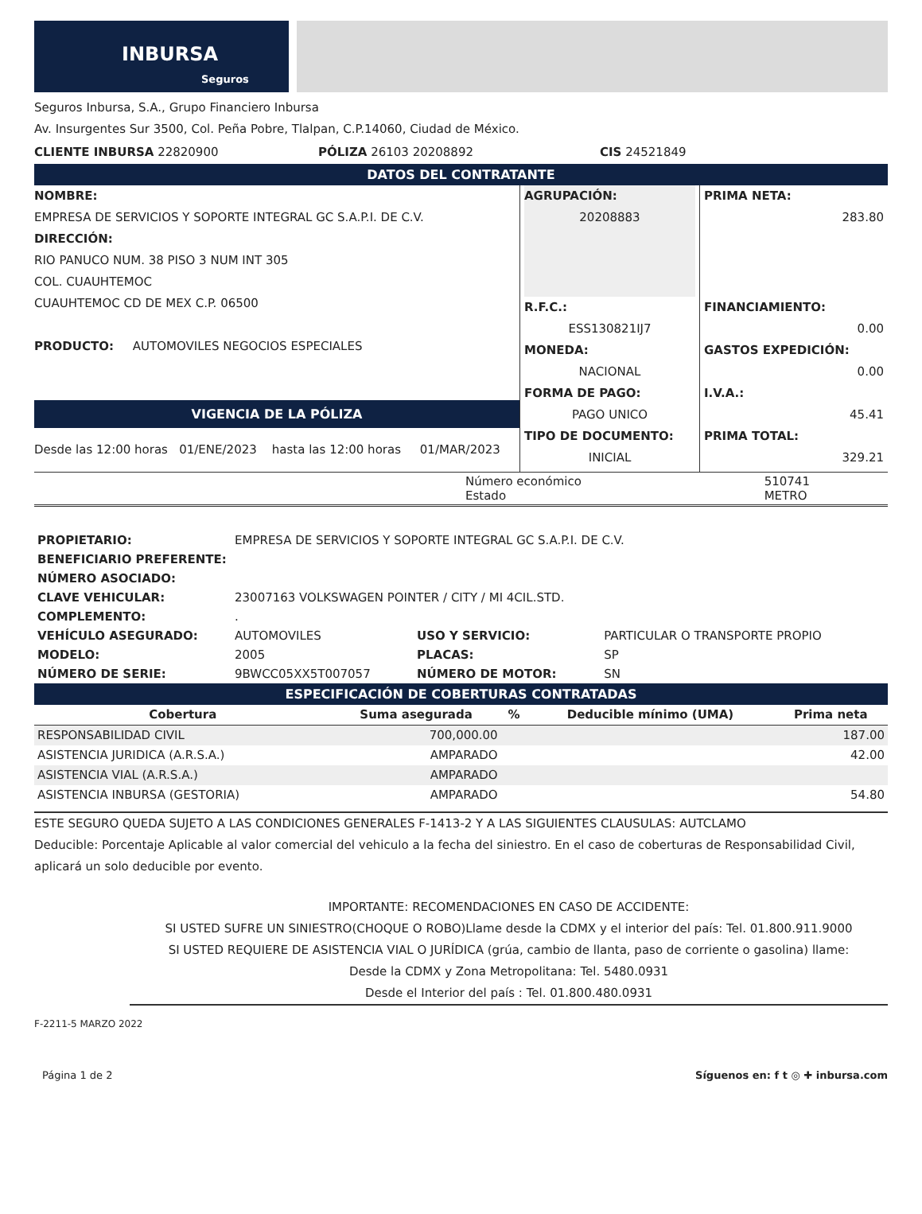INBURSA
Seguros
Seguros Inbursa, S.A., Grupo Financiero Inbursa
Av. Insurgentes Sur 3500, Col. Peña Pobre, Tlalpan, C.P.14060, Ciudad de México.
CLIENTE INBURSA 22820900 PÓLIZA 26103 20208892 CIS 24521849
DATOS DEL CONTRATANTE
| NOMBRE: EMPRESA DE SERVICIOS Y SOPORTE INTEGRAL GC S.A.P.I. DE C.V. DIRECCIÓN: RIO PANUCO NUM. 38 PISO 3 NUM INT 305 COL. CUAUHTEMOC CUAUHTEMOC CD DE MEX C.P. 06500 PRODUCTO: AUTOMOVILES NEGOCIOS ESPECIALES VIGENCIA DE LA PÓLIZA Desde las 12:00 horas 01/ENE/2023 hasta las 12:00 horas 01/MAR/2023 | AGRUPACIÓN: 20208883 R.F.C.: ESS130821IJ7 MONEDA: NACIONAL FORMA DE PAGO: PAGO UNICO TIPO DE DOCUMENTO: INICIAL | PRIMA NETA: 283.80 FINANCIAMIENTO: 0.00 GASTOS EXPEDICIÓN: 0.00 I.V.A.: 45.41 PRIMA TOTAL: 329.21 |
| | Número económico Estado | 510741 METRO |
| PROPIETARIO: | EMPRESA DE SERVICIOS Y SOPORTE INTEGRAL GC S.A.P.I. DE C.V. | | |
| BENEFICIARIO PREFERENTE: | | | |
| NÚMERO ASOCIADO: | | | |
| CLAVE VEHICULAR: | 23007163 VOLKSWAGEN POINTER / CITY / MI 4CIL.STD. | | |
| COMPLEMENTO: | . | | |
| VEHÍCULO ASEGURADO: | AUTOMOVILES | USO Y SERVICIO: | PARTICULAR O TRANSPORTE PROPIO |
| MODELO: | 2005 | PLACAS: | SP |
| NÚMERO DE SERIE: | 9BWCC05XX5T007057 | NÚMERO DE MOTOR: | SN |
ESPECIFICACIÓN DE COBERTURAS CONTRATADAS
| Cobertura | Suma asegurada | % | Deducible mínimo (UMA) | Prima neta |
| --- | --- | --- | --- | --- |
| RESPONSABILIDAD CIVIL | 700,000.00 | | | 187.00 |
| ASISTENCIA JURIDICA (A.R.S.A.) | AMPARADO | | | 42.00 |
| ASISTENCIA VIAL (A.R.S.A.) | AMPARADO | | | |
| ASISTENCIA INBURSA (GESTORIA) | AMPARADO | | | 54.80 |
ESTE SEGURO QUEDA SUJETO A LAS CONDICIONES GENERALES F-1413-2 Y A LAS SIGUIENTES CLAUSULAS: AUTCLAMO
Deducible: Porcentaje Aplicable al valor comercial del vehiculo a la fecha del siniestro. En el caso de coberturas de Responsabilidad Civil, aplicará un solo deducible por evento.
IMPORTANTE: RECOMENDACIONES EN CASO DE ACCIDENTE:
SI USTED SUFRE UN SINIESTRO(CHOQUE O ROBO)Llame desde la CDMX y el interior del país: Tel. 01.800.911.9000
SI USTED REQUIERE DE ASISTENCIA VIAL O JURÍDICA (grúa, cambio de llanta, paso de corriente o gasolina) llame:
Desde la CDMX y Zona Metropolitana: Tel. 5480.0931
Desde el Interior del país : Tel. 01.800.480.0931
F-2211-5 MARZO 2022
Página 1 de 2 Síguenos en: f t ◎ ✚ inbursa.com